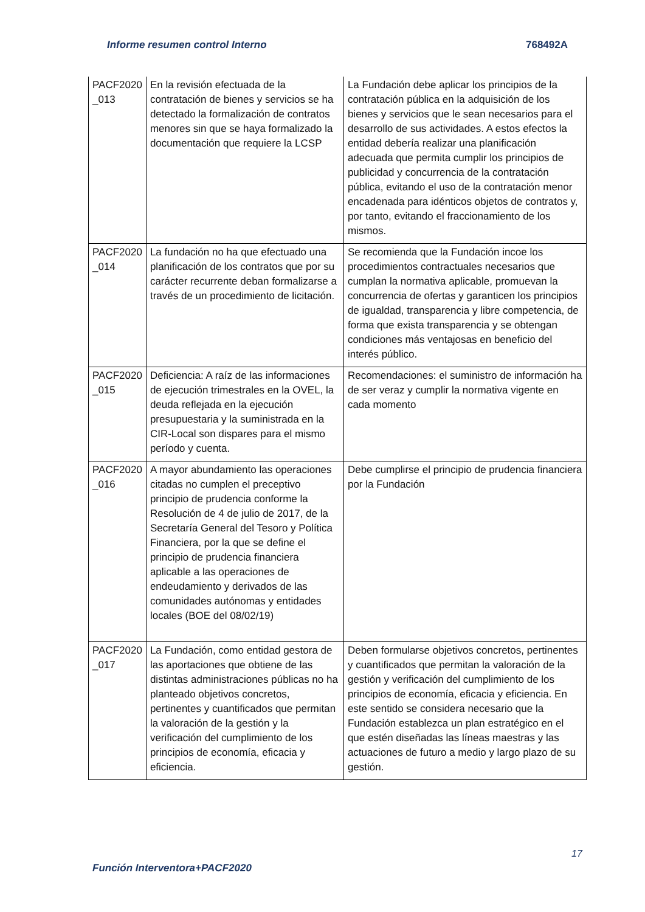Informe resumen control Interno 768492A
| PACF2020 _013 | En la revisión efectuada de la contratación de bienes y servicios se ha detectado la formalización de contratos menores sin que se haya formalizado la documentación que requiere la LCSP | La Fundación debe aplicar los principios de la contratación pública en la adquisición de los bienes y servicios que le sean necesarios para el desarrollo de sus actividades. A estos efectos la entidad debería realizar una planificación adecuada que permita cumplir los principios de publicidad y concurrencia de la contratación pública, evitando el uso de la contratación menor encadenada para idénticos objetos de contratos y, por tanto, evitando el fraccionamiento de los mismos. |
| PACF2020 _014 | La fundación no ha que efectuado una planificación de los contratos que por su carácter recurrente deban formalizarse a través de un procedimiento de licitación. | Se recomienda que la Fundación incoe los procedimientos contractuales necesarios que cumplan la normativa aplicable, promuevan la concurrencia de ofertas y garanticen los principios de igualdad, transparencia y libre competencia, de forma que exista transparencia y se obtengan condiciones más ventajosas en beneficio del interés público. |
| PACF2020 _015 | Deficiencia: A raíz de las informaciones de ejecución trimestrales en la OVEL, la deuda reflejada en la ejecución presupuestaria y la suministrada en la CIR-Local son dispares para el mismo período y cuenta. | Recomendaciones: el suministro de información ha de ser veraz y cumplir la normativa vigente en cada momento |
| PACF2020 _016 | A mayor abundamiento las operaciones citadas no cumplen el preceptivo principio de prudencia conforme la Resolución de 4 de julio de 2017, de la Secretaría General del Tesoro y Política Financiera, por la que se define el principio de prudencia financiera aplicable a las operaciones de endeudamiento y derivados de las comunidades autónomas y entidades locales (BOE del 08/02/19) | Debe cumplirse el principio de prudencia financiera por la Fundación |
| PACF2020 _017 | La Fundación, como entidad gestora de las aportaciones que obtiene de las distintas administraciones públicas no ha planteado objetivos concretos, pertinentes y cuantificados que permitan la valoración de la gestión y la verificación del cumplimiento de los principios de economía, eficacia y eficiencia. | Deben formularse objetivos concretos, pertinentes y cuantificados que permitan la valoración de la gestión y verificación del cumplimiento de los principios de economía, eficacia y eficiencia. En este sentido se considera necesario que la Fundación establezca un plan estratégico en el que estén diseñadas las líneas maestras y las actuaciones de futuro a medio y largo plazo de su gestión. |
17
Función Interventora+PACF2020